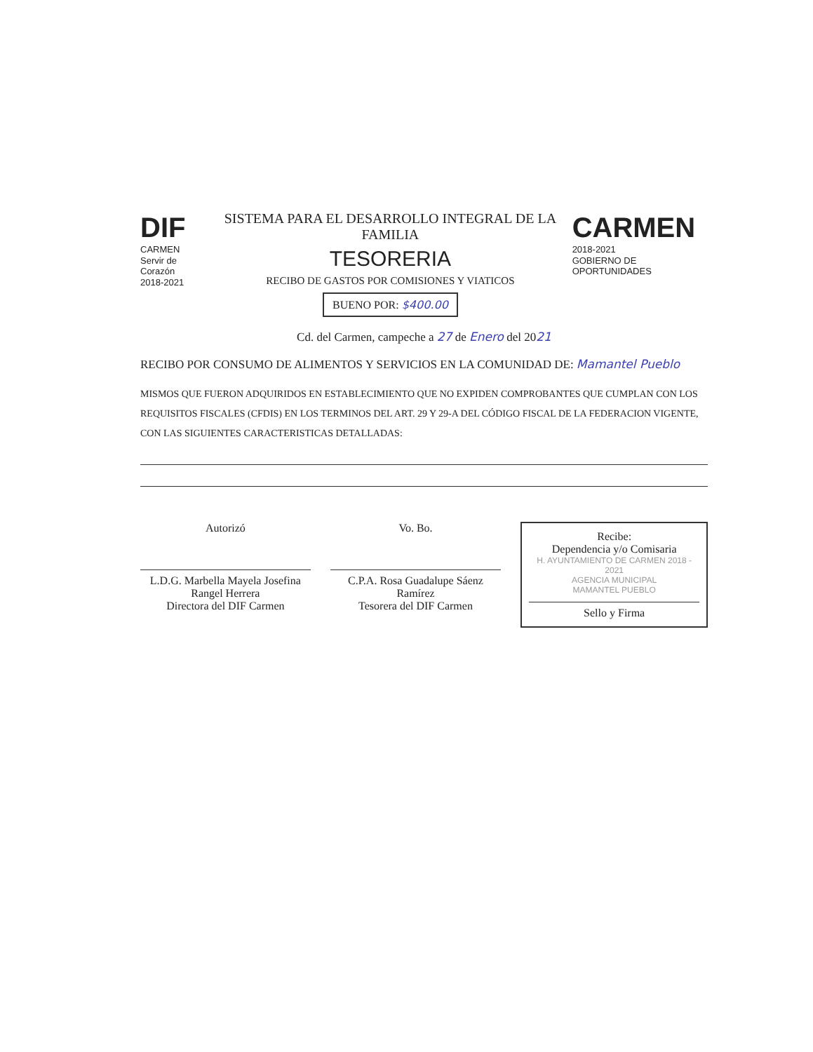DIF
CARMEN
Servir de Corazón
2018-2021
SISTEMA PARA EL DESARROLLO INTEGRAL DE LA FAMILIA
TESORERIA
RECIBO DE GASTOS POR COMISIONES Y VIATICOS
BUENO POR: $400.00
CARMEN
2018-2021
GOBIERNO DE OPORTUNIDADES
Cd. del Carmen, campeche a 27 de Enero del 2021
RECIBO POR CONSUMO DE ALIMENTOS Y SERVICIOS EN LA COMUNIDAD DE: Mamantel Pueblo
MISMOS QUE FUERON ADQUIRIDOS EN ESTABLECIMIENTO QUE NO EXPIDEN COMPROBANTES QUE CUMPLAN CON LOS REQUISITOS FISCALES (CFDIS) EN LOS TERMINOS DEL ART. 29 Y 29-A DEL CÓDIGO FISCAL DE LA FEDERACION VIGENTE, CON LAS SIGUIENTES CARACTERISTICAS DETALLADAS:
Autorizó
L.D.G. Marbella Mayela Josefina Rangel Herrera
Directora del DIF Carmen
Vo. Bo.
C.P.A. Rosa Guadalupe Sáenz Ramírez
Tesorera del DIF Carmen
Recibe:
Dependencia y/o Comisaria
H. AYUNTAMIENTO DE CARMEN 2018 - 2021
AGENCIA MUNICIPAL
MAMANTEL PUEBLO
Sello y Firma